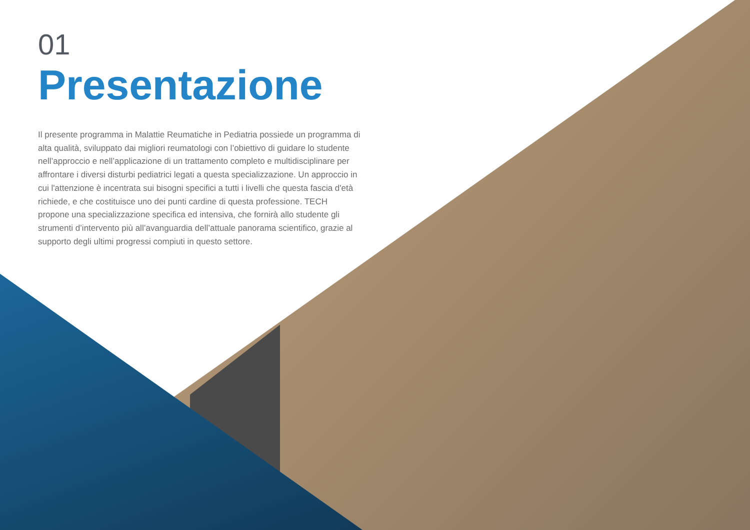01
Presentazione
Il presente programma in Malattie Reumatiche in Pediatria possiede un programma di alta qualità, sviluppato dai migliori reumatologi con l’obiettivo di guidare lo studente nell’approccio e nell’applicazione di un trattamento completo e multidisciplinare per affrontare i diversi disturbi pediatrici legati a questa specializzazione. Un approccio in cui l'attenzione è incentrata sui bisogni specifici a tutti i livelli che questa fascia d'età richiede, e che costituisce uno dei punti cardine di questa professione. TECH propone una specializzazione specifica ed intensiva, che fornirà allo studente gli strumenti d’intervento più all’avanguardia dell’attuale panorama scientifico, grazie al supporto degli ultimi progressi compiuti in questo settore.